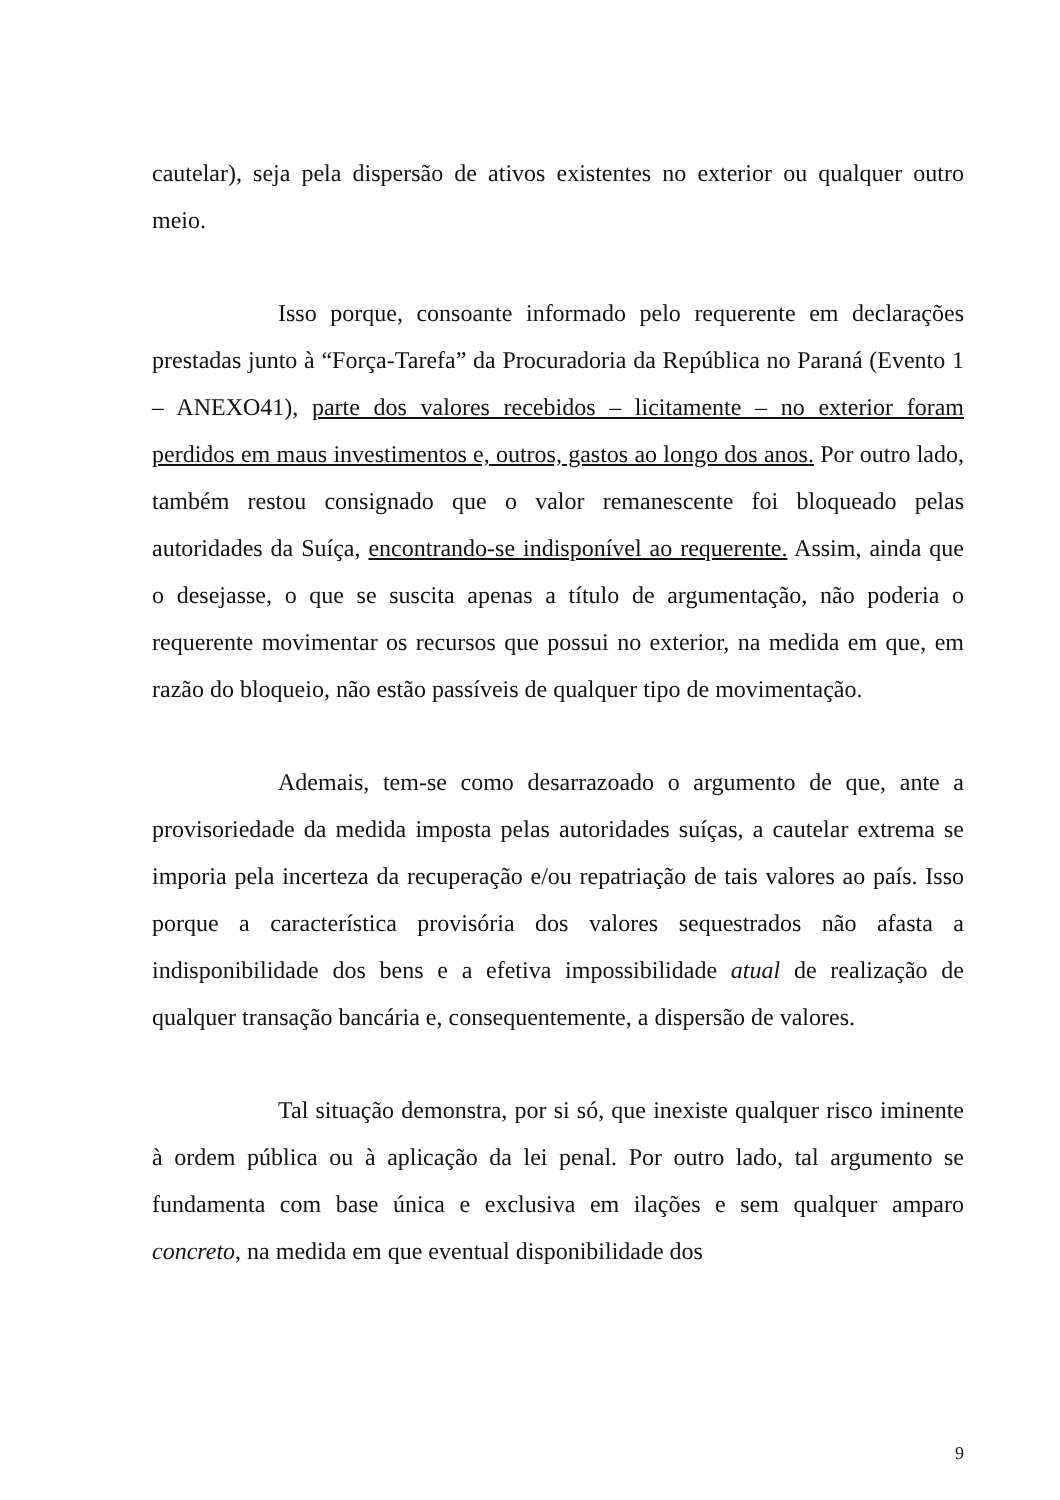cautelar), seja pela dispersão de ativos existentes no exterior ou qualquer outro meio.
Isso porque, consoante informado pelo requerente em declarações prestadas junto à “Força-Tarefa” da Procuradoria da República no Paraná (Evento 1 – ANEXO41), parte dos valores recebidos – licitamente – no exterior foram perdidos em maus investimentos e, outros, gastos ao longo dos anos. Por outro lado, também restou consignado que o valor remanescente foi bloqueado pelas autoridades da Suíça, encontrando-se indisponível ao requerente. Assim, ainda que o desejasse, o que se suscita apenas a título de argumentação, não poderia o requerente movimentar os recursos que possui no exterior, na medida em que, em razão do bloqueio, não estão passíveis de qualquer tipo de movimentação.
Ademais, tem-se como desarrazoado o argumento de que, ante a provisoriedade da medida imposta pelas autoridades suíças, a cautelar extrema se imporia pela incerteza da recuperação e/ou repatriação de tais valores ao país. Isso porque a característica provisória dos valores sequestrados não afasta a indisponibilidade dos bens e a efetiva impossibilidade atual de realização de qualquer transação bancária e, consequentemente, a dispersão de valores.
Tal situação demonstra, por si só, que inexiste qualquer risco iminente à ordem pública ou à aplicação da lei penal. Por outro lado, tal argumento se fundamenta com base única e exclusiva em ilações e sem qualquer amparo concreto, na medida em que eventual disponibilidade dos
9